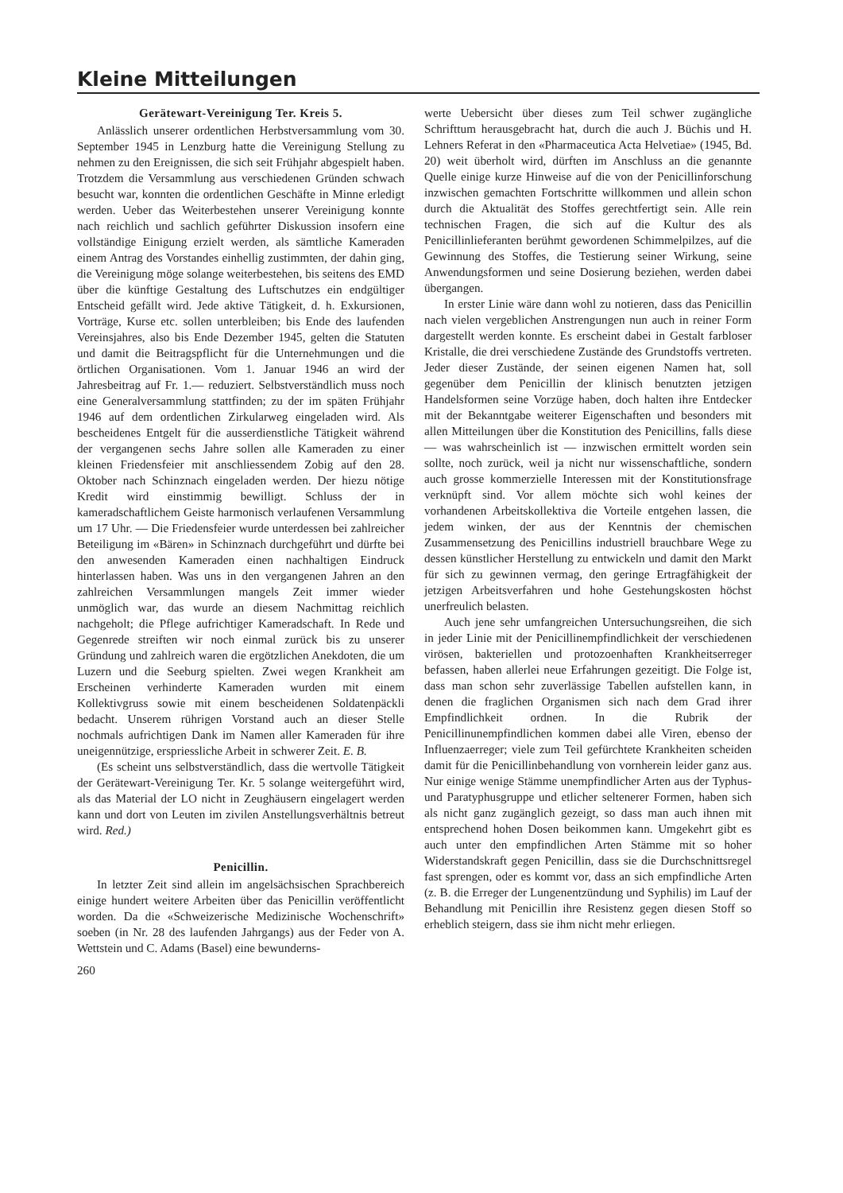Kleine Mitteilungen
Gerätewart-Vereinigung Ter. Kreis 5.
Anlässlich unserer ordentlichen Herbstversammlung vom 30. September 1945 in Lenzburg hatte die Vereinigung Stellung zu nehmen zu den Ereignissen, die sich seit Frühjahr abgespielt haben. Trotzdem die Versammlung aus verschiedenen Gründen schwach besucht war, konnten die ordentlichen Geschäfte in Minne erledigt werden. Ueber das Weiterbestehen unserer Vereinigung konnte nach reichlich und sachlich geführter Diskussion insofern eine vollständige Einigung erzielt werden, als sämtliche Kameraden einem Antrag des Vorstandes einhellig zustimmten, der dahin ging, die Vereinigung möge solange weiterbestehen, bis seitens des EMD über die künftige Gestaltung des Luftschutzes ein endgültiger Entscheid gefällt wird. Jede aktive Tätigkeit, d. h. Exkursionen, Vorträge, Kurse etc. sollen unterbleiben; bis Ende des laufenden Vereinsjahres, also bis Ende Dezember 1945, gelten die Statuten und damit die Beitragspflicht für die Unternehmungen und die örtlichen Organisationen. Vom 1. Januar 1946 an wird der Jahresbeitrag auf Fr. 1.— reduziert. Selbstverständlich muss noch eine Generalversammlung stattfinden; zu der im späten Frühjahr 1946 auf dem ordentlichen Zirkularweg eingeladen wird. Als bescheidenes Entgelt für die ausserdienstliche Tätigkeit während der vergangenen sechs Jahre sollen alle Kameraden zu einer kleinen Friedensfeier mit anschliessendem Zobig auf den 28. Oktober nach Schinznach eingeladen werden. Der hiezu nötige Kredit wird einstimmig bewilligt. Schluss der in kameradschaftlichem Geiste harmonisch verlaufenen Versammlung um 17 Uhr. — Die Friedensfeier wurde unterdessen bei zahlreicher Beteiligung im «Bären» in Schinznach durchgeführt und dürfte bei den anwesenden Kameraden einen nachhaltigen Eindruck hinterlassen haben. Was uns in den vergangenen Jahren an den zahlreichen Versammlungen mangels Zeit immer wieder unmöglich war, das wurde an diesem Nachmittag reichlich nachgeholt; die Pflege aufrichtiger Kameradschaft. In Rede und Gegenrede streiften wir noch einmal zurück bis zu unserer Gründung und zahlreich waren die ergötzlichen Anekdoten, die um Luzern und die Seeburg spielten. Zwei wegen Krankheit am Erscheinen verhinderte Kameraden wurden mit einem Kollektivgruss sowie mit einem bescheidenen Soldatenpäckli bedacht. Unserem rührigen Vorstand auch an dieser Stelle nochmals aufrichtigen Dank im Namen aller Kameraden für ihre uneigennützige, erspriessliche Arbeit in schwerer Zeit. E. B.
(Es scheint uns selbstverständlich, dass die wertvolle Tätigkeit der Gerätewart-Vereinigung Ter. Kr. 5 solange weitergeführt wird, als das Material der LO nicht in Zeughäusern eingelagert werden kann und dort von Leuten im zivilen Anstellungsverhältnis betreut wird. Red.)
Penicillin.
In letzter Zeit sind allein im angelsächsischen Sprachbereich einige hundert weitere Arbeiten über das Penicillin veröffentlicht worden. Da die «Schweizerische Medizinische Wochenschrift» soeben (in Nr. 28 des laufenden Jahrgangs) aus der Feder von A. Wettstein und C. Adams (Basel) eine bewunderns-
260
werte Uebersicht über dieses zum Teil schwer zugängliche Schrifttum herausgebracht hat, durch die auch J. Büchis und H. Lehners Referat in den «Pharmaceutica Acta Helvetiae» (1945, Bd. 20) weit überholt wird, dürften im Anschluss an die genannte Quelle einige kurze Hinweise auf die von der Penicillinforschung inzwischen gemachten Fortschritte willkommen und allein schon durch die Aktualität des Stoffes gerechtfertigt sein. Alle rein technischen Fragen, die sich auf die Kultur des als Penicillinlieferanten berühmt gewordenen Schimmelpilzes, auf die Gewinnung des Stoffes, die Testierung seiner Wirkung, seine Anwendungsformen und seine Dosierung beziehen, werden dabei übergangen.
In erster Linie wäre dann wohl zu notieren, dass das Penicillin nach vielen vergeblichen Anstrengungen nun auch in reiner Form dargestellt werden konnte. Es erscheint dabei in Gestalt farbloser Kristalle, die drei verschiedene Zustände des Grundstoffs vertreten. Jeder dieser Zustände, der seinen eigenen Namen hat, soll gegenüber dem Penicillin der klinisch benutzten jetzigen Handelsformen seine Vorzüge haben, doch halten ihre Entdecker mit der Bekanntgabe weiterer Eigenschaften und besonders mit allen Mitteilungen über die Konstitution des Penicillins, falls diese — was wahrscheinlich ist — inzwischen ermittelt worden sein sollte, noch zurück, weil ja nicht nur wissenschaftliche, sondern auch grosse kommerzielle Interessen mit der Konstitutionsfrage verknüpft sind. Vor allem möchte sich wohl keines der vorhandenen Arbeitskollektiva die Vorteile entgehen lassen, die jedem winken, der aus der Kenntnis der chemischen Zusammensetzung des Penicillins industriell brauchbare Wege zu dessen künstlicher Herstellung zu entwickeln und damit den Markt für sich zu gewinnen vermag, den geringe Ertragfähigkeit der jetzigen Arbeitsverfahren und hohe Gestehungskosten höchst unerfreulich belasten.
Auch jene sehr umfangreichen Untersuchungsreihen, die sich in jeder Linie mit der Penicillinempfindlichkeit der verschiedenen virösen, bakteriellen und protozoenhaften Krankheitserreger befassen, haben allerlei neue Erfahrungen gezeitigt. Die Folge ist, dass man schon sehr zuverlässige Tabellen aufstellen kann, in denen die fraglichen Organismen sich nach dem Grad ihrer Empfindlichkeit ordnen. In die Rubrik der Penicillinunempfindlichen kommen dabei alle Viren, ebenso der Influenzaerreger; viele zum Teil gefürchtete Krankheiten scheiden damit für die Penicillinbehandlung von vornherein leider ganz aus. Nur einige wenige Stämme unempfindlicher Arten aus der Typhus- und Paratyphusgruppe und etlicher seltenerer Formen, haben sich als nicht ganz zugänglich gezeigt, so dass man auch ihnen mit entsprechend hohen Dosen beikommen kann. Umgekehrt gibt es auch unter den empfindlichen Arten Stämme mit so hoher Widerstandskraft gegen Penicillin, dass sie die Durchschnittsregel fast sprengen, oder es kommt vor, dass an sich empfindliche Arten (z. B. die Erreger der Lungenentzündung und Syphilis) im Lauf der Behandlung mit Penicillin ihre Resistenz gegen diesen Stoff so erheblich steigern, dass sie ihm nicht mehr erliegen.